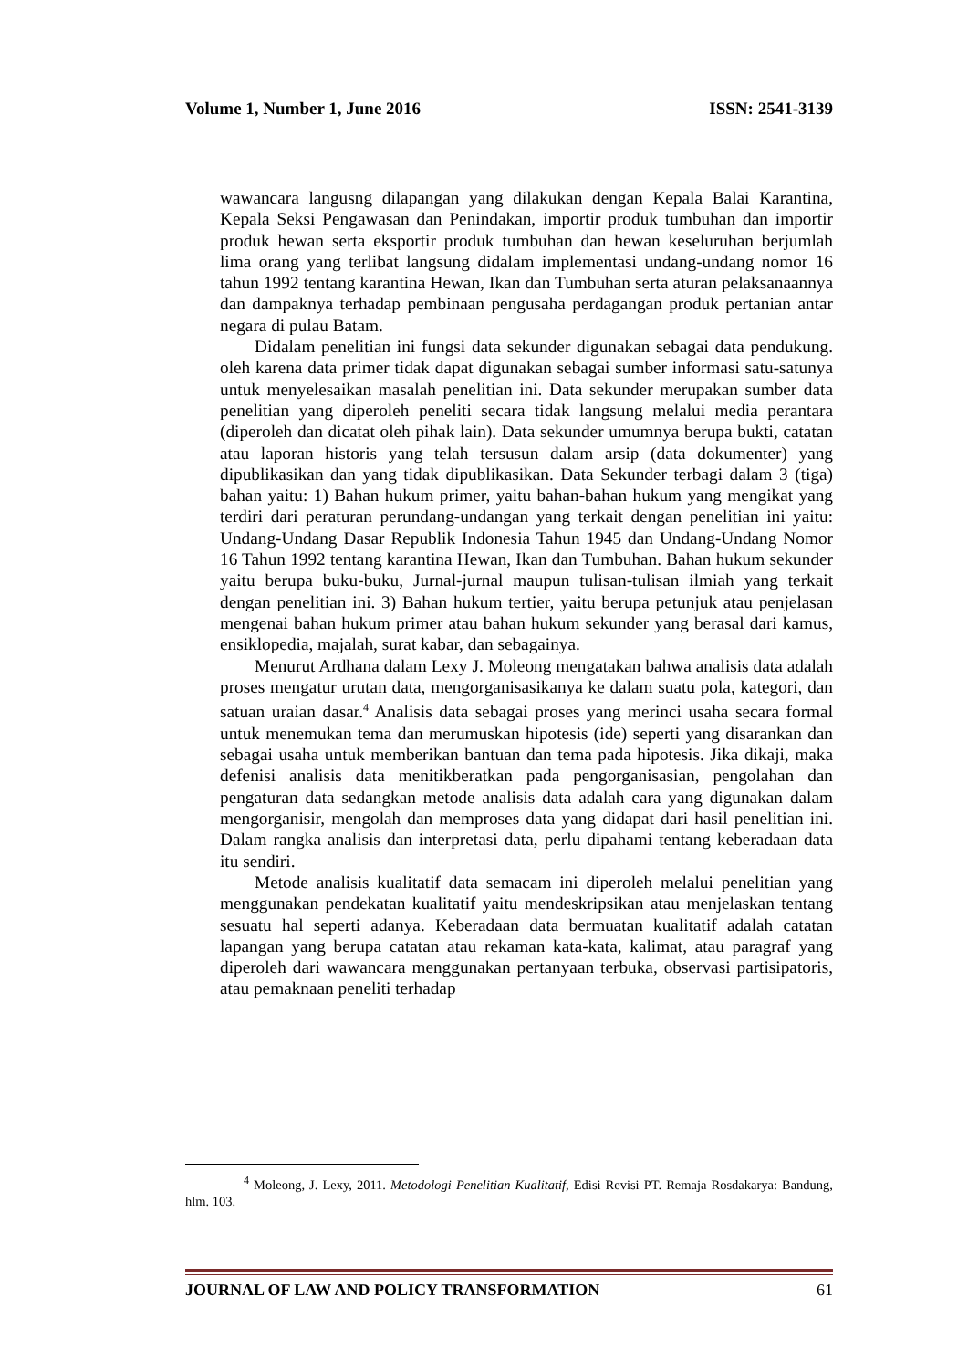Volume 1, Number 1, June 2016 ISSN: 2541-3139
wawancara langusng dilapangan yang dilakukan dengan Kepala Balai Karantina, Kepala Seksi Pengawasan dan Penindakan, importir produk tumbuhan dan importir produk hewan serta eksportir produk tumbuhan dan hewan keseluruhan berjumlah lima orang yang terlibat langsung didalam implementasi undang-undang nomor 16 tahun 1992 tentang karantina Hewan, Ikan dan Tumbuhan serta aturan pelaksanaannya dan dampaknya terhadap pembinaan pengusaha perdagangan produk pertanian antar negara di pulau Batam.
Didalam penelitian ini fungsi data sekunder digunakan sebagai data pendukung. oleh karena data primer tidak dapat digunakan sebagai sumber informasi satu-satunya untuk menyelesaikan masalah penelitian ini. Data sekunder merupakan sumber data penelitian yang diperoleh peneliti secara tidak langsung melalui media perantara (diperoleh dan dicatat oleh pihak lain). Data sekunder umumnya berupa bukti, catatan atau laporan historis yang telah tersusun dalam arsip (data dokumenter) yang dipublikasikan dan yang tidak dipublikasikan. Data Sekunder terbagi dalam 3 (tiga) bahan yaitu: 1) Bahan hukum primer, yaitu bahan-bahan hukum yang mengikat yang terdiri dari peraturan perundang-undangan yang terkait dengan penelitian ini yaitu: Undang-Undang Dasar Republik Indonesia Tahun 1945 dan Undang-Undang Nomor 16 Tahun 1992 tentang karantina Hewan, Ikan dan Tumbuhan. Bahan hukum sekunder yaitu berupa buku-buku, Jurnal-jurnal maupun tulisan-tulisan ilmiah yang terkait dengan penelitian ini. 3) Bahan hukum tertier, yaitu berupa petunjuk atau penjelasan mengenai bahan hukum primer atau bahan hukum sekunder yang berasal dari kamus, ensiklopedia, majalah, surat kabar, dan sebagainya.
Menurut Ardhana dalam Lexy J. Moleong mengatakan bahwa analisis data adalah proses mengatur urutan data, mengorganisasikanya ke dalam suatu pola, kategori, dan satuan uraian dasar.<sup>4</sup> Analisis data sebagai proses yang merinci usaha secara formal untuk menemukan tema dan merumuskan hipotesis (ide) seperti yang disarankan dan sebagai usaha untuk memberikan bantuan dan tema pada hipotesis. Jika dikaji, maka defenisi analisis data menitikberatkan pada pengorganisasian, pengolahan dan pengaturan data sedangkan metode analisis data adalah cara yang digunakan dalam mengorganisir, mengolah dan memproses data yang didapat dari hasil penelitian ini. Dalam rangka analisis dan interpretasi data, perlu dipahami tentang keberadaan data itu sendiri.
Metode analisis kualitatif data semacam ini diperoleh melalui penelitian yang menggunakan pendekatan kualitatif yaitu mendeskripsikan atau menjelaskan tentang sesuatu hal seperti adanya. Keberadaan data bermuatan kualitatif adalah catatan lapangan yang berupa catatan atau rekaman kata-kata, kalimat, atau paragraf yang diperoleh dari wawancara menggunakan pertanyaan terbuka, observasi partisipatoris, atau pemaknaan peneliti terhadap
<sup>4</sup> Moleong, J. Lexy, 2011. Metodologi Penelitian Kualitatif, Edisi Revisi PT. Remaja Rosdakarya: Bandung, hlm. 103.
JOURNAL OF LAW AND POLICY TRANSFORMATION 61